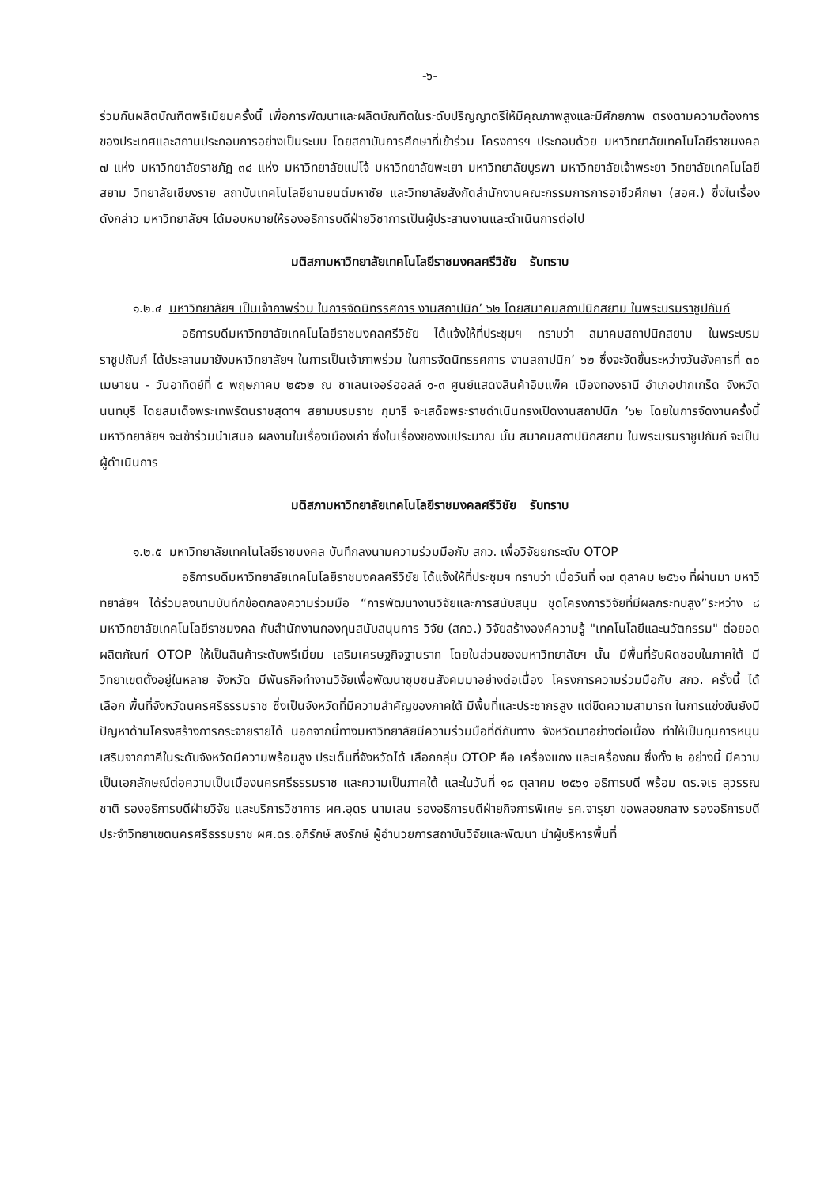-๖-
ร่วมกันผลิตบัณฑิตพรีเมียมครั้งนี้ เพื่อการพัฒนาและผลิตบัณฑิตในระดับปริญญาตรีให้มีคุณภาพสูงและมีศักยภาพ ตรงตามความต้องการของประเทศและสถานประกอบการอย่างเป็นระบบ โดยสถาบันการศึกษาที่เข้าร่วม โครงการฯ ประกอบด้วย มหาวิทยาลัยเทคโนโลยีราชมงคล ๗ แห่ง มหาวิทยาลัยราชภัฏ ๓๘ แห่ง มหาวิทยาลัยแม่โจ้ มหาวิทยาลัยพะเยา มหาวิทยาลัยบูรพา มหาวิทยาลัยเจ้าพระยา วิทยาลัยเทคโนโลยีสยาม วิทยาลัยเชียงราย สถาบันเทคโนโลยียานยนต์มหาชัย และวิทยาลัยสังกัดสำนักงานคณะกรรมการการอาชีวศึกษา (สอศ.) ซึ่งในเรื่อง ดังกล่าว มหาวิทยาลัยฯ ได้มอบหมายให้รองอธิการบดีฝ่ายวิชาการเป็นผู้ประสานงานและดำเนินการต่อไป
มติสภามหาวิทยาลัยเทคโนโลยีราชมงคลศรีวิชัย รับทราบ
๑.๒.๔ มหาวิทยาลัยฯ เป็นเจ้าภาพร่วม ในการจัดนิทรรศการ งานสถาปนิก’ ๖๒ โดยสมาคมสถาปนิกสยาม ในพระบรมราชูปถัมภ์
อธิการบดีมหาวิทยาลัยเทคโนโลยีราชมงคลศรีวิชัย ได้แจ้งให้ที่ประชุมฯ ทราบว่า สมาคมสถาปนิกสยาม ในพระบรมราชูปถัมภ์ ได้ประสานมายังมหาวิทยาลัยฯ ในการเป็นเจ้าภาพร่วม ในการจัดนิทรรศการ งานสถาปนิก’ ๖๒ ซึ่งจะจัดขึ้นระหว่างวันอังคารที่ ๓๐ เมษายน - วันอาทิตย์ที่ ๕ พฤษภาคม ๒๕๖๒ ณ ชาเลนเจอร์ฮอลล์ ๑-๓ ศูนย์แสดงสินค้าอิมแพ็ค เมืองทองธานี อำเภอปากเกร็ด จังหวัดนนทบุรี โดยสมเด็จพระเทพรัตนราชสุดาฯ สยามบรมราช กุมารี จะเสด็จพระราชดำเนินทรงเปิดงานสถาปนิก ’๖๒ โดยในการจัดงานครั้งนี้ มหาวิทยาลัยฯ จะเข้าร่วมนำเสนอ ผลงานในเรื่องเมืองเก่า ซึ่งในเรื่องของงบประมาณ นั้น สมาคมสถาปนิกสยาม ในพระบรมราชูปถัมภ์ จะเป็นผู้ดำเนินการ
มติสภามหาวิทยาลัยเทคโนโลยีราชมงคลศรีวิชัย รับทราบ
๑.๒.๕ มหาวิทยาลัยเทคโนโลยีราชมงคล บันทึกลงนามความร่วมมือกับ สกว. เพื่อวิจัยยกระดับ OTOP
อธิการบดีมหาวิทยาลัยเทคโนโลยีราชมงคลศรีวิชัย ได้แจ้งให้ที่ประชุมฯ ทราบว่า เมื่อวันที่ ๑๗ ตุลาคม ๒๕๖๑ ที่ผ่านมา มหาวิทยาลัยฯ ได้ร่วมลงนามบันทึกข้อตกลงความร่วมมือ “การพัฒนางานวิจัยและการสนับสนุน ชุดโครงการวิจัยที่มีผลกระทบสูง”ระหว่าง ๘ มหาวิทยาลัยเทคโนโลยีราชมงคล กับสำนักงานกองทุนสนับสนุนการ วิจัย (สกว.) วิจัยสร้างองค์ความรู้ "เทคโนโลยีและนวัตกรรม" ต่อยอดผลิตภัณฑ์ OTOP ให้เป็นสินค้าระดับพรีเมี่ยม เสริมเศรษฐกิจฐานราก โดยในส่วนของมหาวิทยาลัยฯ นั้น มีพื้นที่รับผิดชอบในภาคใต้ มีวิทยาเขตตั้งอยู่ในหลาย จังหวัด มีพันธกิจทำงานวิจัยเพื่อพัฒนาชุมชนสังคมมาอย่างต่อเนื่อง โครงการความร่วมมือกับ สกว. ครั้งนี้ ได้เลือก พื้นที่จังหวัดนครศรีธรรมราช ซึ่งเป็นจังหวัดที่มีความสำคัญของภาคใต้ มีพื้นที่และประชากรสูง แต่ขีดความสามารถ ในการแข่งขันยังมีปัญหาด้านโครงสร้างการกระจายรายได้ นอกจากนี้ทางมหาวิทยาลัยมีความร่วมมือที่ดีกับทาง จังหวัดมาอย่างต่อเนื่อง ทำให้เป็นทุนการหนุนเสริมจากภาคีในระดับจังหวัดมีความพร้อมสูง ประเด็นที่จังหวัดได้ เลือกกลุ่ม OTOP คือ เครื่องแกง และเครื่องถม ซึ่งทั้ง ๒ อย่างนี้ มีความเป็นเอกลักษณ์ต่อความเป็นเมืองนครศรีธรรมราช และความเป็นภาคใต้ และในวันที่ ๑๘ ตุลาคม ๒๕๖๑ อธิการบดี พร้อม ดร.จเร สุวรรณชาติ รองอธิการบดีฝ่ายวิจัย และบริการวิชาการ ผศ.อุดร นามเสน รองอธิการบดีฝ่ายกิจการพิเศษ รศ.จารุยา ขอพลอยกลาง รองอธิการบดี ประจำวิทยาเขตนครศรีธรรมราช ผศ.ดร.อภิรักษ์ สงรักษ์ ผู้อำนวยการสถาบันวิจัยและพัฒนา นำผู้บริหารพื้นที่